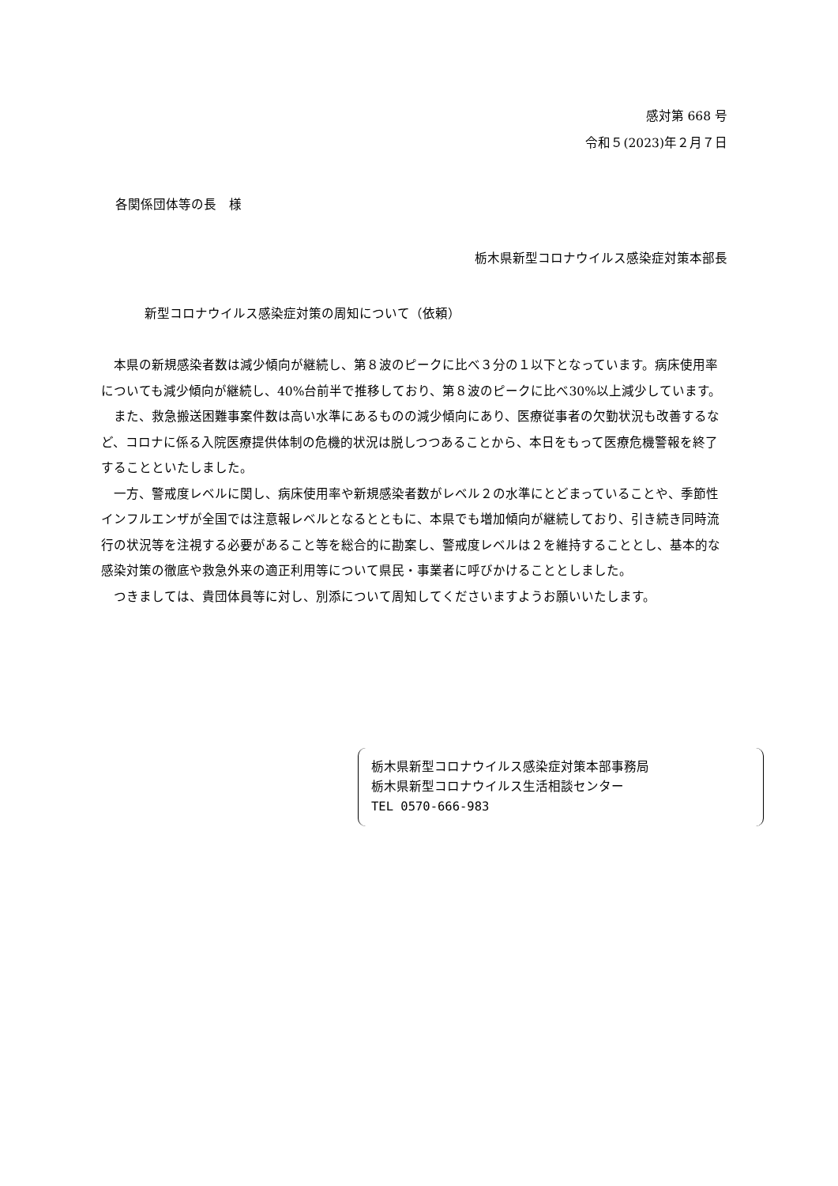感対第 668 号
令和５(2023)年２月７日
各関係団体等の長　様
栃木県新型コロナウイルス感染症対策本部長
新型コロナウイルス感染症対策の周知について（依頼）
本県の新規感染者数は減少傾向が継続し、第８波のピークに比べ３分の１以下となっています。病床使用率についても減少傾向が継続し、40%台前半で推移しており、第８波のピークに比べ30%以上減少しています。
また、救急搬送困難事案件数は高い水準にあるものの減少傾向にあり、医療従事者の欠勤状況も改善するなど、コロナに係る入院医療提供体制の危機的状況は脱しつつあることから、本日をもって医療危機警報を終了することといたしました。
一方、警戒度レベルに関し、病床使用率や新規感染者数がレベル２の水準にとどまっていることや、季節性インフルエンザが全国では注意報レベルとなるとともに、本県でも増加傾向が継続しており、引き続き同時流行の状況等を注視する必要があること等を総合的に勘案し、警戒度レベルは２を維持することとし、基本的な感染対策の徹底や救急外来の適正利用等について県民・事業者に呼びかけることとしました。
つきましては、貴団体員等に対し、別添について周知してくださいますようお願いいたします。
栃木県新型コロナウイルス感染症対策本部事務局
栃木県新型コロナウイルス生活相談センター
TEL 0570-666-983